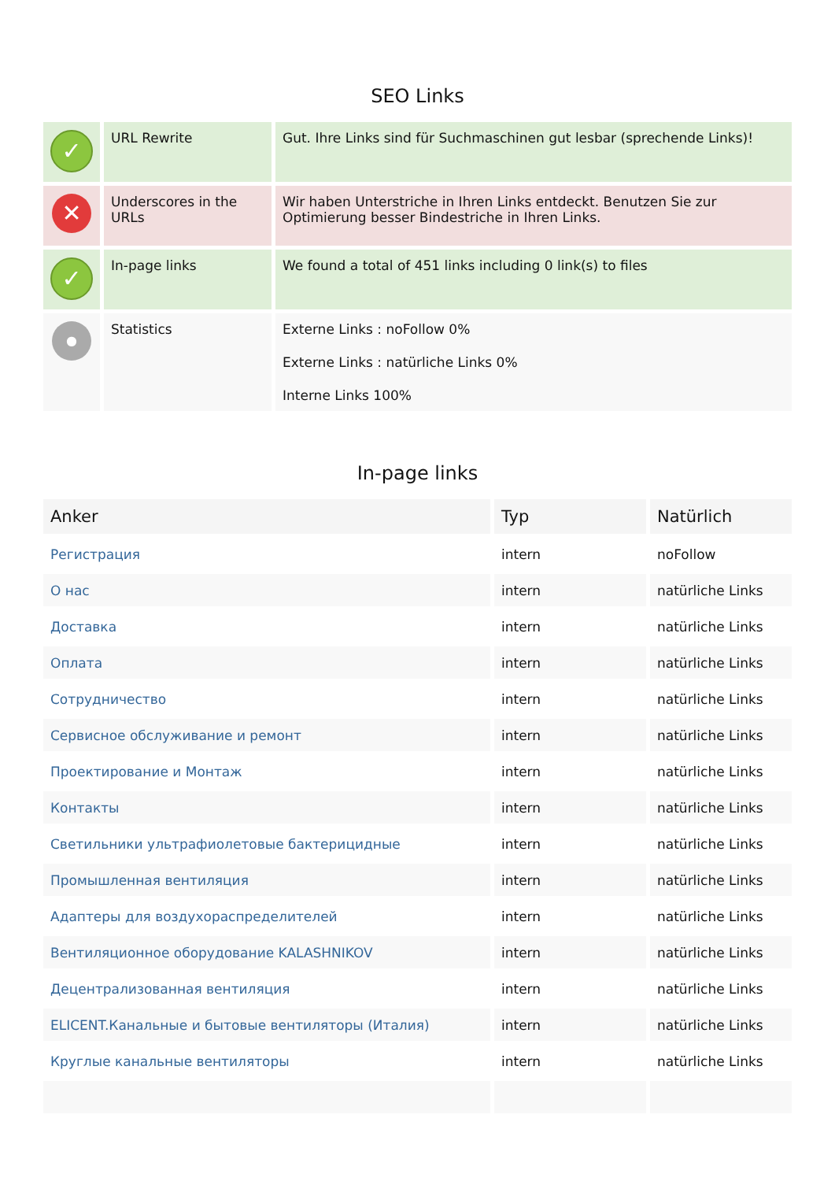SEO Links
| ✓ | URL Rewrite | Gut. Ihre Links sind für Suchmaschinen gut lesbar (sprechende Links)! |
| ✕ | Underscores in the URLs | Wir haben Unterstriche in Ihren Links entdeckt. Benutzen Sie zur Optimierung besser Bindestriche in Ihren Links. |
| ✓ | In-page links | We found a total of 451 links including 0 link(s) to files |
| ● | Statistics | Externe Links : noFollow 0% Externe Links : natürliche Links 0% Interne Links 100% |
In-page links
| Anker | Typ | Natürlich |
| --- | --- | --- |
| Регистрация | intern | noFollow |
| О нас | intern | natürliche Links |
| Доставка | intern | natürliche Links |
| Оплата | intern | natürliche Links |
| Сотрудничество | intern | natürliche Links |
| Сервисное обслуживание и ремонт | intern | natürliche Links |
| Проектирование и Монтаж | intern | natürliche Links |
| Контакты | intern | natürliche Links |
| Светильники ультрафиолетовые бактерицидные | intern | natürliche Links |
| Промышленная вентиляция | intern | natürliche Links |
| Адаптеры для воздухораспределителей | intern | natürliche Links |
| Вентиляционное оборудование KALASHNIKOV | intern | natürliche Links |
| Децентрализованная вентиляция | intern | natürliche Links |
| ELICENT.Канальные и бытовые вентиляторы (Италия) | intern | natürliche Links |
| Круглые канальные вентиляторы | intern | natürliche Links |